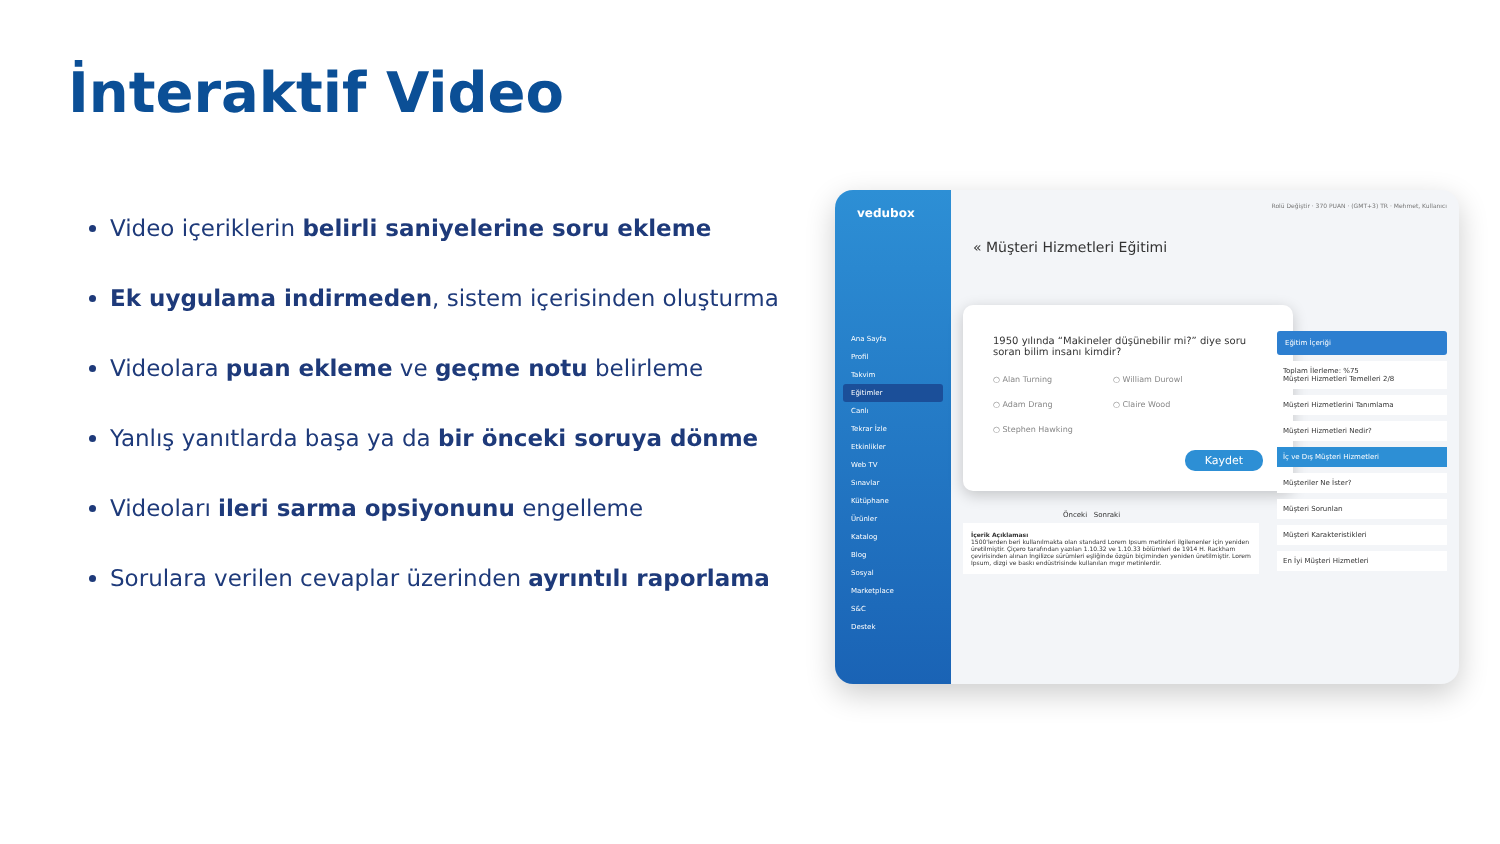İnteraktif Video
Video içeriklerin belirli saniyelerine soru ekleme
Ek uygulama indirmeden, sistem içerisinden oluşturma
Videolara puan ekleme ve geçme notu belirleme
Yanlış yanıtlarda başa ya da bir önceki soruya dönme
Videoları ileri sarma opsiyonunu engelleme
Sorulara verilen cevaplar üzerinden ayrıntılı raporlama
vedubox
Ana Sayfa
Profil
Takvim
Eğitimler
Canlı
Tekrar İzle
Etkinlikler
Web TV
Sınavlar
Kütüphane
Ürünler
Katalog
Blog
Sosyal
Marketplace
S&C
Destek
Rolü Değiştir · 370 PUAN · (GMT+3) TR · Mehmet, Kullanıcı
« Müşteri Hizmetleri Eğitimi
1950 yılında “Makineler düşünebilir mi?” diye soru soran bilim insanı kimdir?
○ Alan Turning ○ William Durowl ○ Adam Drang ○ Claire Wood ○ Stephen Hawking
Kaydet
Önceki Sonraki
İçerik Açıklaması
1500'lerden beri kullanılmakta olan standard Lorem Ipsum metinleri ilgilenenler için yeniden üretilmiştir. Çiçero tarafından yazılan 1.10.32 ve 1.10.33 bölümleri de 1914 H. Rackham çevirisinden alınan İngilizce sürümleri eşliğinde özgün biçiminden yeniden üretilmiştir. Lorem Ipsum, dizgi ve baskı endüstrisinde kullanılan mıgır metinlerdir.
Eğitim İçeriği
Toplam İlerleme: %75
Müşteri Hizmetleri Temelleri 2/8
Müşteri Hizmetlerini Tanımlama
Müşteri Hizmetleri Nedir?
İç ve Dış Müşteri Hizmetleri
Müşteriler Ne İster?
Müşteri Sorunları
Müşteri Karakteristikleri
En İyi Müşteri Hizmetleri